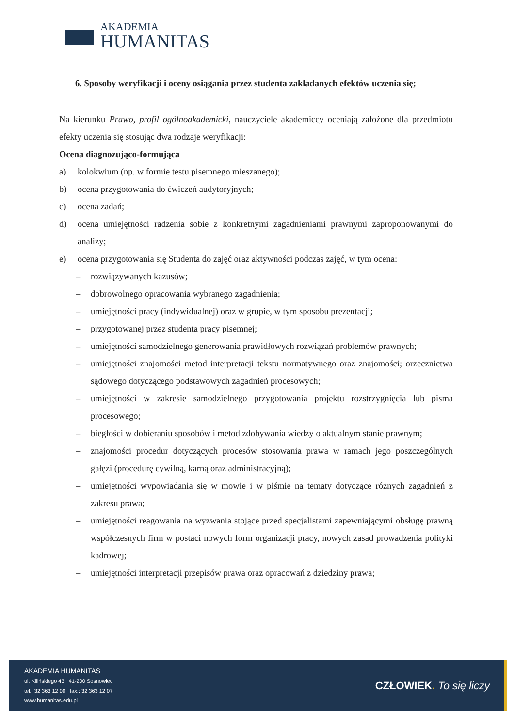AKADEMIA
HUMANITAS
6. Sposoby weryfikacji i oceny osiągania przez studenta zakładanych efektów uczenia się;
Na kierunku Prawo, profil ogólnoakademicki, nauczyciele akademiccy oceniają założone dla przedmiotu efekty uczenia się stosując dwa rodzaje weryfikacji:
Ocena diagnozująco-formująca
a) kolokwium (np. w formie testu pisemnego mieszanego);
b) ocena przygotowania do ćwiczeń audytoryjnych;
c) ocena zadań;
d) ocena umiejętności radzenia sobie z konkretnymi zagadnieniami prawnymi zaproponowanymi do analizy;
e) ocena przygotowania się Studenta do zajęć oraz aktywności podczas zajęć, w tym ocena:
– rozwiązywanych kazusów;
– dobrowolnego opracowania wybranego zagadnienia;
– umiejętności pracy (indywidualnej) oraz w grupie, w tym sposobu prezentacji;
– przygotowanej przez studenta pracy pisemnej;
– umiejętności samodzielnego generowania prawidłowych rozwiązań problemów prawnych;
– umiejętności znajomości metod interpretacji tekstu normatywnego oraz znajomości; orzecznictwa sądowego dotyczącego podstawowych zagadnień procesowych;
– umiejętności w zakresie samodzielnego przygotowania projektu rozstrzygnięcia lub pisma procesowego;
– biegłości w dobieraniu sposobów i metod zdobywania wiedzy o aktualnym stanie prawnym;
– znajomości procedur dotyczących procesów stosowania prawa w ramach jego poszczególnych gałęzi (procedurę cywilną, karną oraz administracyjną);
– umiejętności wypowiadania się w mowie i w piśmie na tematy dotyczące różnych zagadnień z zakresu prawa;
– umiejętności reagowania na wyzwania stojące przed specjalistami zapewniającymi obsługę prawną współczesnych firm w postaci nowych form organizacji pracy, nowych zasad prowadzenia polityki kadrowej;
– umiejętności interpretacji przepisów prawa oraz opracowań z dziedziny prawa;
AKADEMIA HUMANITAS
ul. Kilińskiego 43 41-200 Sosnowiec
tel.: 32 363 12 00 fax.: 32 363 12 07
www.humanitas.edu.pl
CZŁOWIEK. To się liczy